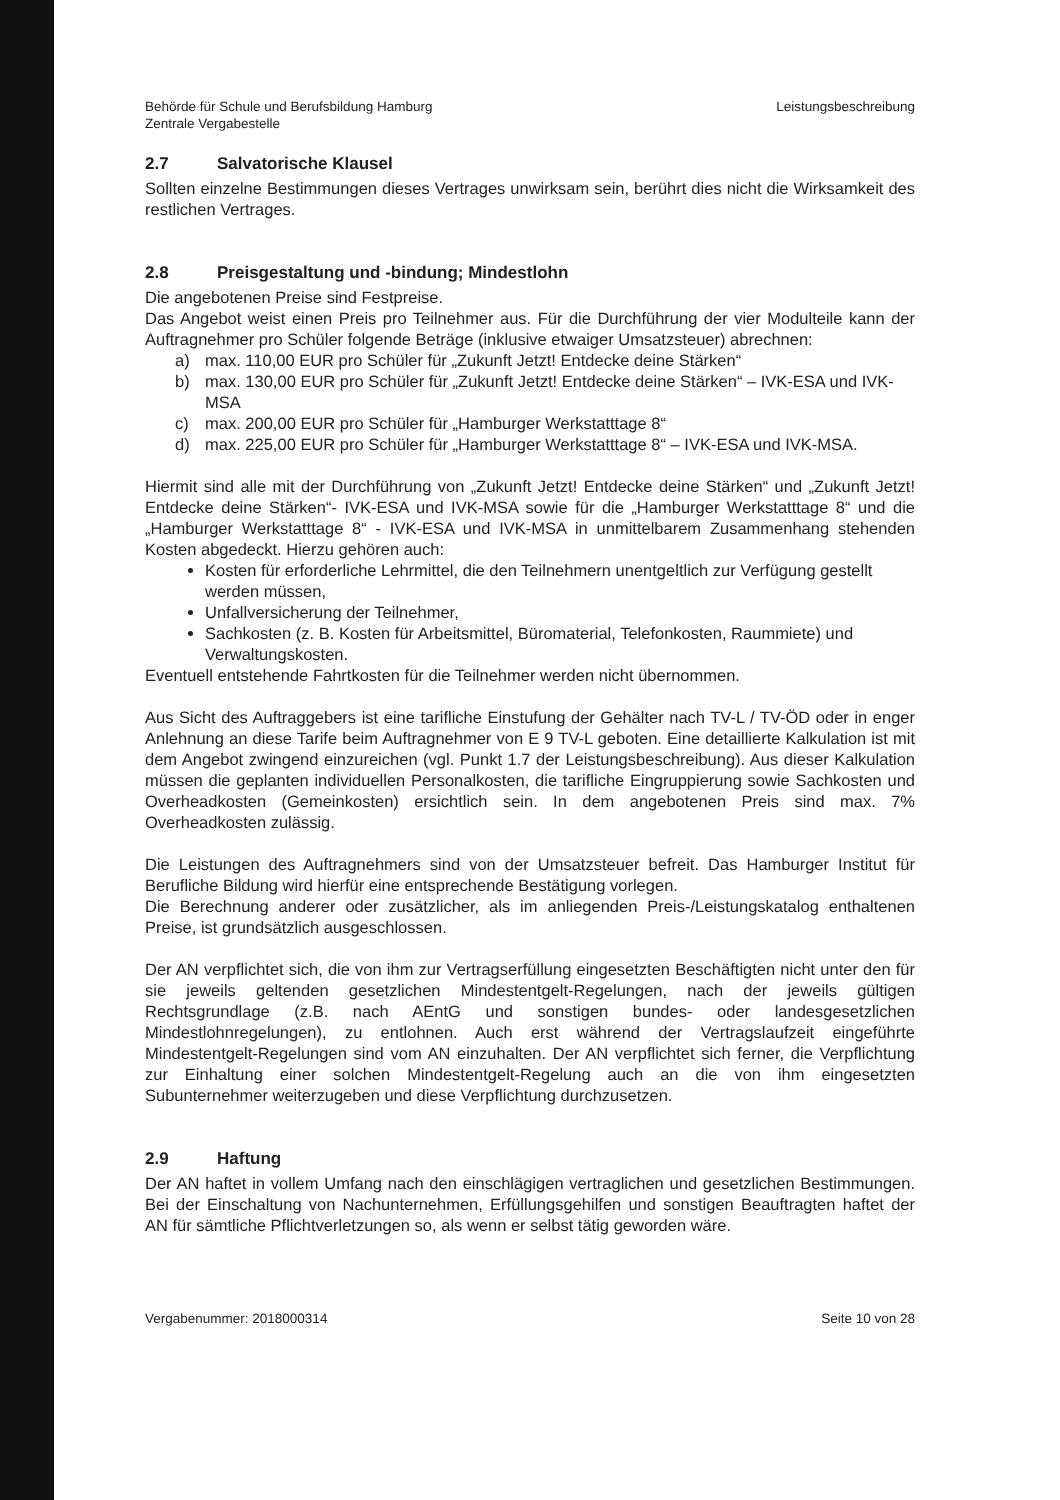Behörde für Schule und Berufsbildung Hamburg
Zentrale Vergabestelle
Leistungsbeschreibung
2.7 Salvatorische Klausel
Sollten einzelne Bestimmungen dieses Vertrages unwirksam sein, berührt dies nicht die Wirksamkeit des restlichen Vertrages.
2.8 Preisgestaltung und -bindung; Mindestlohn
Die angebotenen Preise sind Festpreise.
Das Angebot weist einen Preis pro Teilnehmer aus. Für die Durchführung der vier Modulteile kann der Auftragnehmer pro Schüler folgende Beträge (inklusive etwaiger Umsatzsteuer) abrechnen:
a) max. 110,00 EUR pro Schüler für „Zukunft Jetzt! Entdecke deine Stärken“
b) max. 130,00 EUR pro Schüler für „Zukunft Jetzt! Entdecke deine Stärken“ – IVK-ESA und IVK-MSA
c) max. 200,00 EUR pro Schüler für „Hamburger Werkstatttage 8“
d) max. 225,00 EUR pro Schüler für „Hamburger Werkstatttage 8“ – IVK-ESA und IVK-MSA.
Hiermit sind alle mit der Durchführung von „Zukunft Jetzt! Entdecke deine Stärken“ und „Zukunft Jetzt! Entdecke deine Stärken“- IVK-ESA und IVK-MSA sowie für die „Hamburger Werkstatttage 8“ und die „Hamburger Werkstatttage 8“ - IVK-ESA und IVK-MSA in unmittelbarem Zusammenhang stehenden Kosten abgedeckt. Hierzu gehören auch:
Kosten für erforderliche Lehrmittel, die den Teilnehmern unentgeltlich zur Verfügung gestellt werden müssen,
Unfallversicherung der Teilnehmer,
Sachkosten (z. B. Kosten für Arbeitsmittel, Büromaterial, Telefonkosten, Raummiete) und Verwaltungskosten.
Eventuell entstehende Fahrtkosten für die Teilnehmer werden nicht übernommen.
Aus Sicht des Auftraggebers ist eine tarifliche Einstufung der Gehälter nach TV-L / TV-ÖD oder in enger Anlehnung an diese Tarife beim Auftragnehmer von E 9 TV-L geboten. Eine detaillierte Kalkulation ist mit dem Angebot zwingend einzureichen (vgl. Punkt 1.7 der Leistungsbeschreibung). Aus dieser Kalkulation müssen die geplanten individuellen Personalkosten, die tarifliche Eingruppierung sowie Sachkosten und Overheadkosten (Gemeinkosten) ersichtlich sein. In dem angebotenen Preis sind max. 7% Overheadkosten zulässig.
Die Leistungen des Auftragnehmers sind von der Umsatzsteuer befreit. Das Hamburger Institut für Berufliche Bildung wird hierfür eine entsprechende Bestätigung vorlegen.
Die Berechnung anderer oder zusätzlicher, als im anliegenden Preis-/Leistungskatalog enthaltenen Preise, ist grundsätzlich ausgeschlossen.
Der AN verpflichtet sich, die von ihm zur Vertragserfüllung eingesetzten Beschäftigten nicht unter den für sie jeweils geltenden gesetzlichen Mindestentgelt-Regelungen, nach der jeweils gültigen Rechtsgrundlage (z.B. nach AEntG und sonstigen bundes- oder landesgesetzlichen Mindestlohnregelungen), zu entlohnen. Auch erst während der Vertragslaufzeit eingeführte Mindestentgelt-Regelungen sind vom AN einzuhalten. Der AN verpflichtet sich ferner, die Verpflichtung zur Einhaltung einer solchen Mindestentgelt-Regelung auch an die von ihm eingesetzten Subunternehmer weiterzugeben und diese Verpflichtung durchzusetzen.
2.9 Haftung
Der AN haftet in vollem Umfang nach den einschlägigen vertraglichen und gesetzlichen Bestimmungen. Bei der Einschaltung von Nachunternehmen, Erfüllungsgehilfen und sonstigen Beauftragten haftet der AN für sämtliche Pflichtverletzungen so, als wenn er selbst tätig geworden wäre.
Vergabenummer: 2018000314 Seite 10 von 28